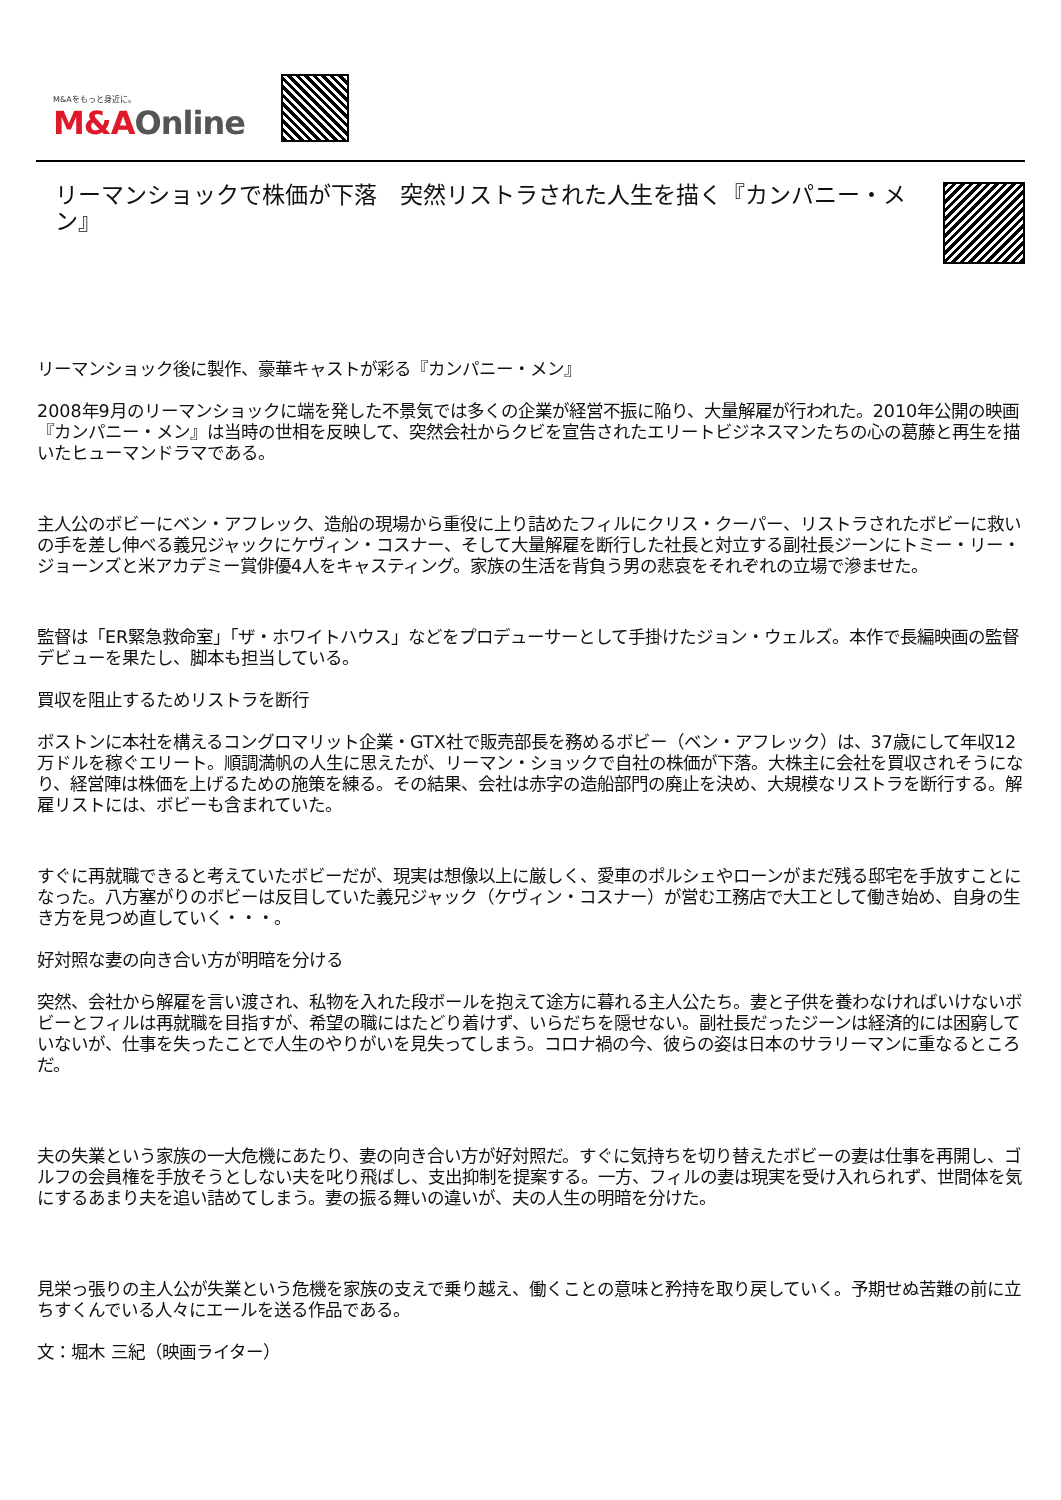M&Aをもっと身近に。
M&AOnline
リーマンショックで株価が下落　突然リストラされた人生を描く『カンパニー・メン』
リーマンショック後に製作、豪華キャストが彩る『カンパニー・メン』
2008年9月のリーマンショックに端を発した不景気では多くの企業が経営不振に陥り、大量解雇が行われた。2010年公開の映画『カンパニー・メン』は当時の世相を反映して、突然会社からクビを宣告されたエリートビジネスマンたちの心の葛藤と再生を描いたヒューマンドラマである。
主人公のボビーにベン・アフレック、造船の現場から重役に上り詰めたフィルにクリス・クーパー、リストラされたボビーに救いの手を差し伸べる義兄ジャックにケヴィン・コスナー、そして大量解雇を断行した社長と対立する副社長ジーンにトミー・リー・ジョーンズと米アカデミー賞俳優4人をキャスティング。家族の生活を背負う男の悲哀をそれぞれの立場で滲ませた。
監督は「ER緊急救命室」「ザ・ホワイトハウス」などをプロデューサーとして手掛けたジョン・ウェルズ。本作で長編映画の監督デビューを果たし、脚本も担当している。
買収を阻止するためリストラを断行
ボストンに本社を構えるコングロマリット企業・GTX社で販売部長を務めるボビー（ベン・アフレック）は、37歳にして年収12万ドルを稼ぐエリート。順調満帆の人生に思えたが、リーマン・ショックで自社の株価が下落。大株主に会社を買収されそうになり、経営陣は株価を上げるための施策を練る。その結果、会社は赤字の造船部門の廃止を決め、大規模なリストラを断行する。解雇リストには、ボビーも含まれていた。
すぐに再就職できると考えていたボビーだが、現実は想像以上に厳しく、愛車のポルシェやローンがまだ残る邸宅を手放すことになった。八方塞がりのボビーは反目していた義兄ジャック（ケヴィン・コスナー）が営む工務店で大工として働き始め、自身の生き方を見つめ直していく・・・。
好対照な妻の向き合い方が明暗を分ける
突然、会社から解雇を言い渡され、私物を入れた段ボールを抱えて途方に暮れる主人公たち。妻と子供を養わなければいけないボビーとフィルは再就職を目指すが、希望の職にはたどり着けず、いらだちを隠せない。副社長だったジーンは経済的には困窮していないが、仕事を失ったことで人生のやりがいを見失ってしまう。コロナ禍の今、彼らの姿は日本のサラリーマンに重なるところだ。
夫の失業という家族の一大危機にあたり、妻の向き合い方が好対照だ。すぐに気持ちを切り替えたボビーの妻は仕事を再開し、ゴルフの会員権を手放そうとしない夫を叱り飛ばし、支出抑制を提案する。一方、フィルの妻は現実を受け入れられず、世間体を気にするあまり夫を追い詰めてしまう。妻の振る舞いの違いが、夫の人生の明暗を分けた。
見栄っ張りの主人公が失業という危機を家族の支えで乗り越え、働くことの意味と矜持を取り戻していく。予期せぬ苦難の前に立ちすくんでいる人々にエールを送る作品である。
文：堀木 三紀（映画ライター）